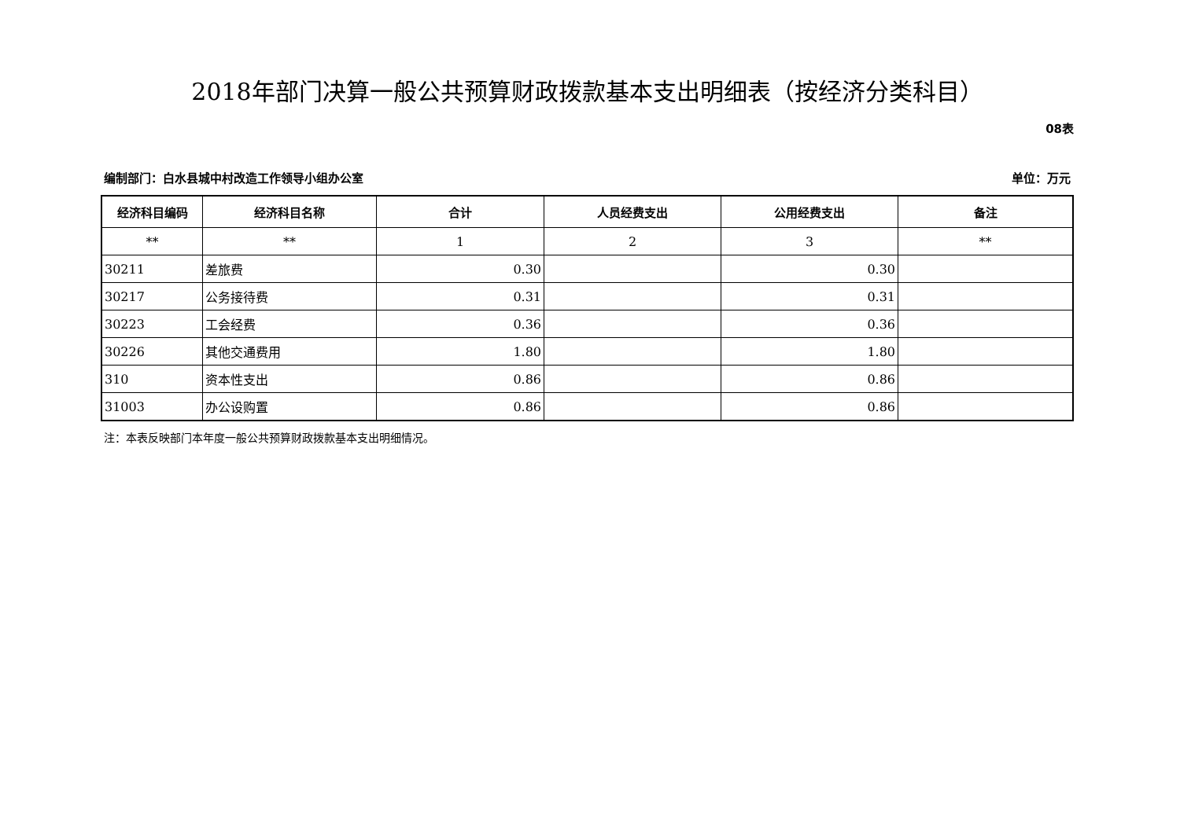2018年部门决算一般公共预算财政拨款基本支出明细表（按经济分类科目）
08表
编制部门：白水县城中村改造工作领导小组办公室 单位：万元
| 经济科目编码 | 经济科目名称 | 合计 | 人员经费支出 | 公用经费支出 | 备注 |
| --- | --- | --- | --- | --- | --- |
| ** | ** | 1 | 2 | 3 | ** |
| 30211 | 差旅费 | 0.30 | | 0.30 | |
| 30217 | 公务接待费 | 0.31 | | 0.31 | |
| 30223 | 工会经费 | 0.36 | | 0.36 | |
| 30226 | 其他交通费用 | 1.80 | | 1.80 | |
| 310 | 资本性支出 | 0.86 | | 0.86 | |
| 31003 | 办公设购置 | 0.86 | | 0.86 | |
注：本表反映部门本年度一般公共预算财政拨款基本支出明细情况。